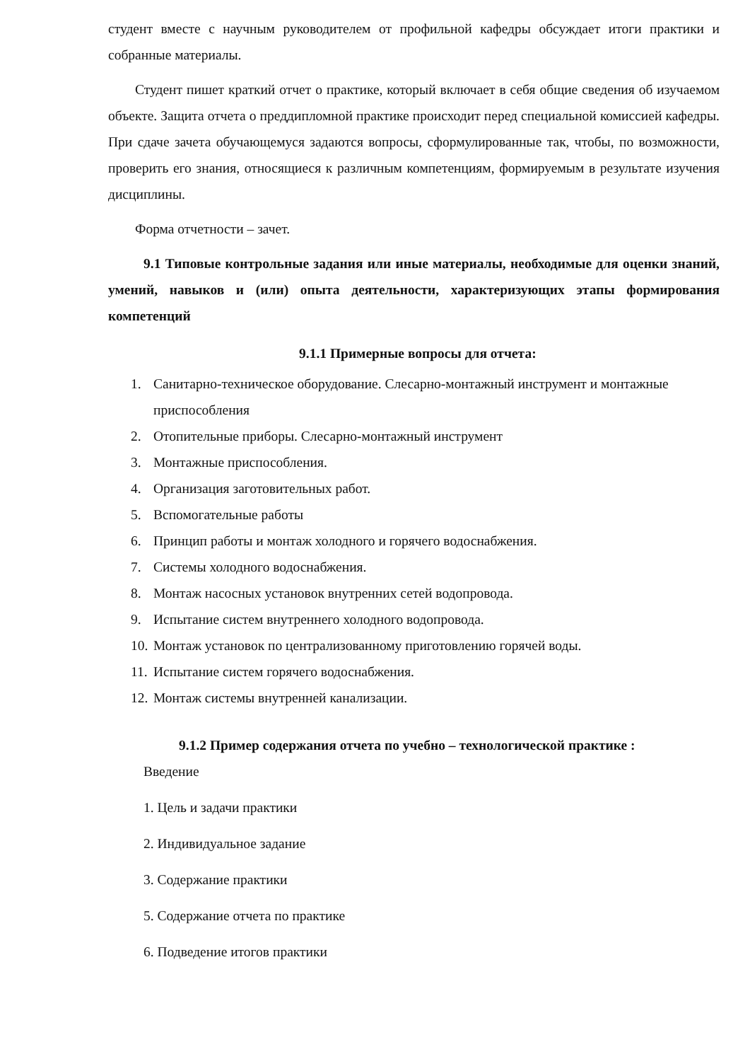студент вместе с научным руководителем от профильной кафедры обсуждает итоги практики и собранные материалы.
Студент пишет краткий отчет о практике, который включает в себя общие сведения об изучаемом объекте. Защита отчета о преддипломной практике происходит перед специальной комиссией кафедры. При сдаче зачета обучающемуся задаются вопросы, сформулированные так, чтобы, по возможности, проверить его знания, относящиеся к различным компетенциям, формируемым в результате изучения дисциплины.
Форма отчетности – зачет.
9.1 Типовые контрольные задания или иные материалы, необходимые для оценки знаний, умений, навыков и (или) опыта деятельности, характеризующих этапы формирования компетенций
9.1.1 Примерные вопросы для отчета:
1. Санитарно-техническое оборудование. Слесарно-монтажный инструмент и монтажные приспособления
2. Отопительные приборы. Слесарно-монтажный инструмент
3. Монтажные приспособления.
4. Организация заготовительных работ.
5. Вспомогательные работы
6. Принцип работы и монтаж холодного и горячего водоснабжения.
7. Системы холодного водоснабжения.
8. Монтаж насосных установок внутренних сетей водопровода.
9. Испытание систем внутреннего холодного водопровода.
10. Монтаж установок по централизованному приготовлению горячей воды.
11. Испытание систем горячего водоснабжения.
12. Монтаж системы внутренней канализации.
9.1.2 Пример содержания отчета по учебно – технологической практике :
Введение
1. Цель и задачи практики
2. Индивидуальное задание
3. Содержание практики
5. Содержание отчета по практике
6. Подведение итогов практики